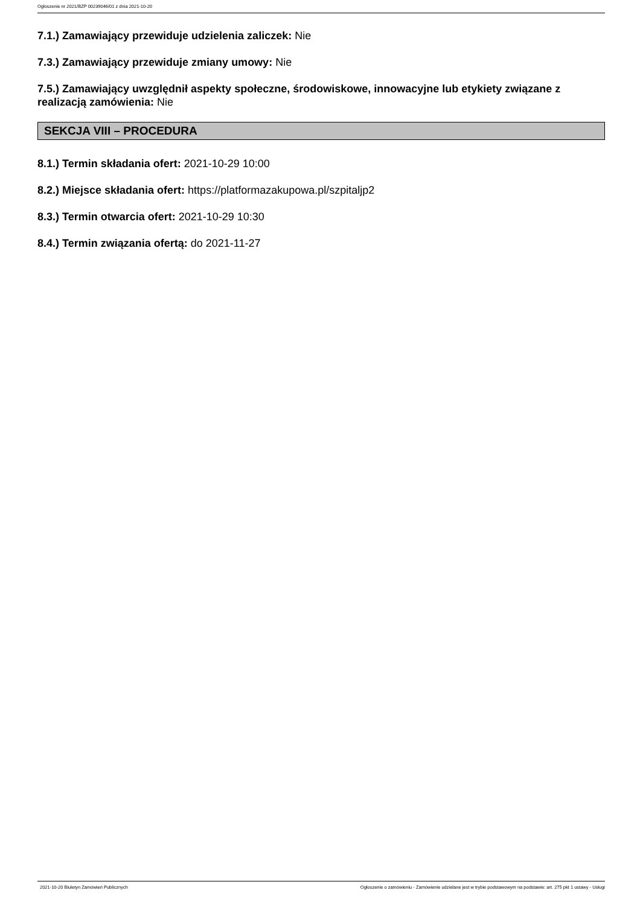Ogłoszenie nr 2021/BZP 00239046/01 z dnia 2021-10-20
7.1.) Zamawiający przewiduje udzielenia zaliczek: Nie
7.3.) Zamawiający przewiduje zmiany umowy: Nie
7.5.) Zamawiający uwzględnił aspekty społeczne, środowiskowe, innowacyjne lub etykiety związane z realizacją zamówienia: Nie
SEKCJA VIII – PROCEDURA
8.1.) Termin składania ofert: 2021-10-29 10:00
8.2.) Miejsce składania ofert: https://platformazakupowa.pl/szpitaljp2
8.3.) Termin otwarcia ofert: 2021-10-29 10:30
8.4.) Termin związania ofertą: do 2021-11-27
2021-10-20 Biuletyn Zamówień Publicznych Ogłoszenie o zamówieniu - Zamówienie udzielane jest w trybie podstawowym na podstawie: art. 275 pkt 1 ustawy - Usługi